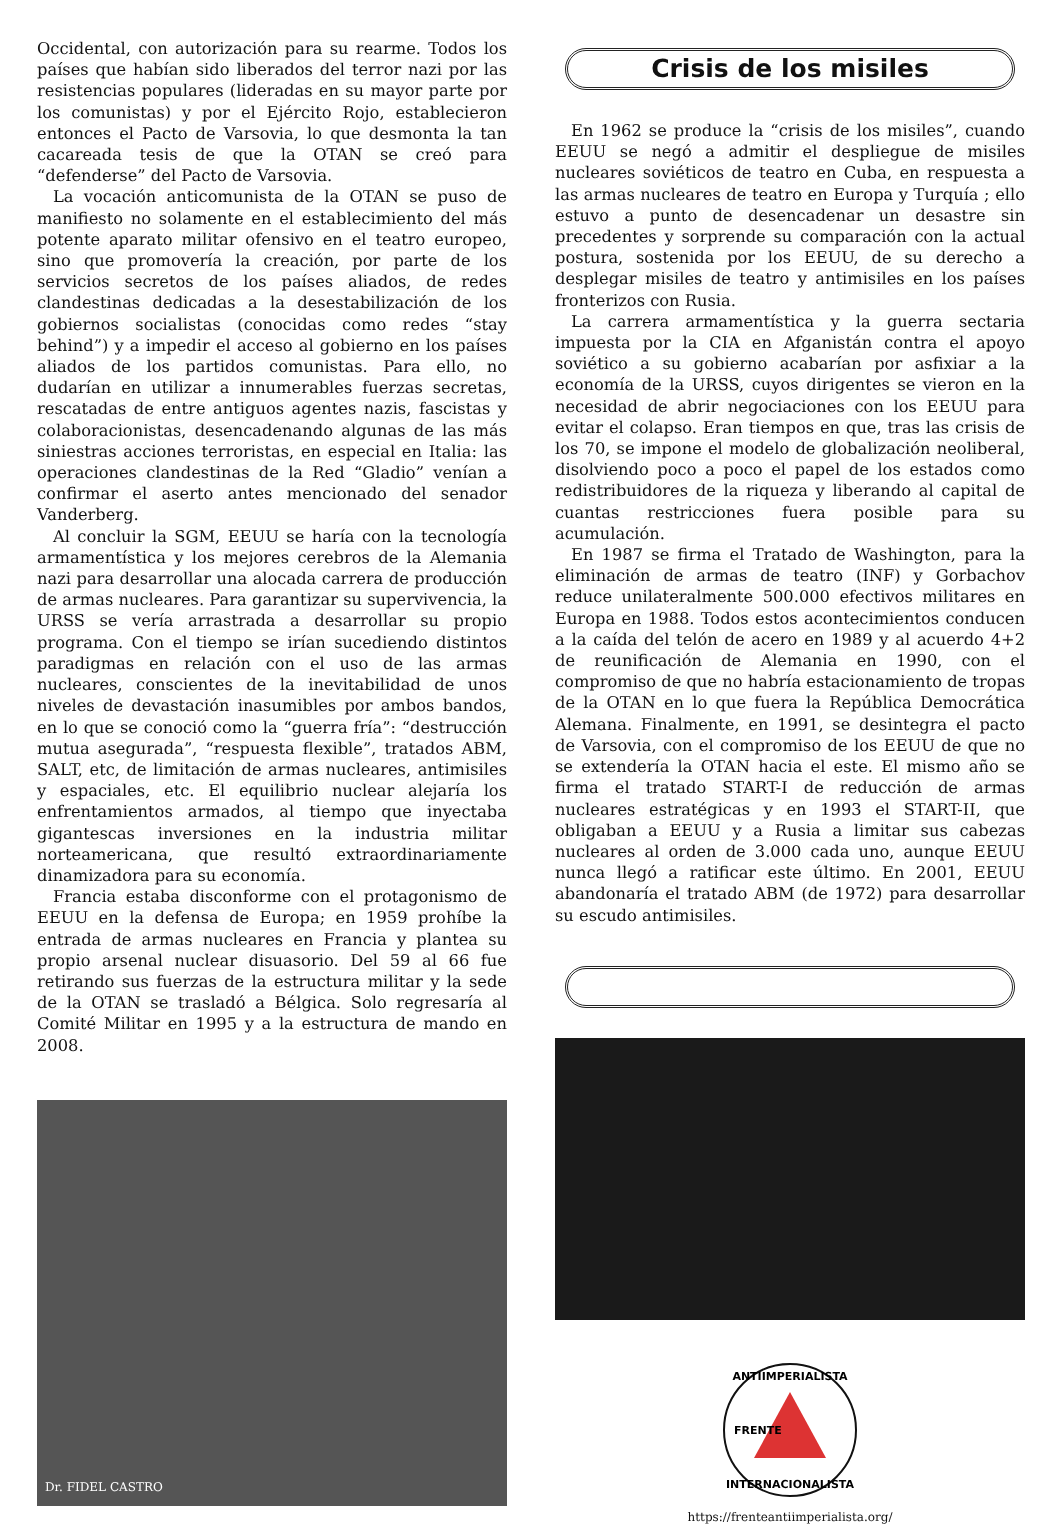Occidental, con autorización para su rearme. Todos los países que habían sido liberados del terror nazi por las resistencias populares (lideradas en su mayor parte por los comunistas) y por el Ejército Rojo, establecieron entonces el Pacto de Varsovia, lo que desmonta la tan cacareada tesis de que la OTAN se creó para “defenderse” del Pacto de Varsovia.
La vocación anticomunista de la OTAN se puso de manifiesto no solamente en el establecimiento del más potente aparato militar ofensivo en el teatro europeo, sino que promovería la creación, por parte de los servicios secretos de los países aliados, de redes clandestinas dedicadas a la desestabilización de los gobiernos socialistas (conocidas como redes “stay behind”) y a impedir el acceso al gobierno en los países aliados de los partidos comunistas. Para ello, no dudarían en utilizar a innumerables fuerzas secretas, rescatadas de entre antiguos agentes nazis, fascistas y colaboracionistas, desencadenando algunas de las más siniestras acciones terroristas, en especial en Italia: las operaciones clandestinas de la Red “Gladio” venían a confirmar el aserto antes mencionado del senador Vanderberg.
Al concluir la SGM, EEUU se haría con la tecnología armamentística y los mejores cerebros de la Alemania nazi para desarrollar una alocada carrera de producción de armas nucleares. Para garantizar su supervivencia, la URSS se vería arrastrada a desarrollar su propio programa. Con el tiempo se irían sucediendo distintos paradigmas en relación con el uso de las armas nucleares, conscientes de la inevitabilidad de unos niveles de devastación inasumibles por ambos bandos, en lo que se conoció como la “guerra fría”: “destrucción mutua asegurada”, “respuesta flexible”, tratados ABM, SALT, etc, de limitación de armas nucleares, antimisiles y espaciales, etc. El equilibrio nuclear alejaría los enfrentamientos armados, al tiempo que inyectaba gigantescas inversiones en la industria militar norteamericana, que resultó extraordinariamente dinamizadora para su economía.
Francia estaba disconforme con el protagonismo de EEUU en la defensa de Europa; en 1959 prohíbe la entrada de armas nucleares en Francia y plantea su propio arsenal nuclear disuasorio. Del 59 al 66 fue retirando sus fuerzas de la estructura militar y la sede de la OTAN se trasladó a Bélgica. Solo regresaría al Comité Militar en 1995 y a la estructura de mando en 2008.
Dr. FIDEL CASTRO
Crisis de los misiles
En 1962 se produce la “crisis de los misiles”, cuando EEUU se negó a admitir el despliegue de misiles nucleares soviéticos de teatro en Cuba, en respuesta a las armas nucleares de teatro en Europa y Turquía ; ello estuvo a punto de desencadenar un desastre sin precedentes y sorprende su comparación con la actual postura, sostenida por los EEUU, de su derecho a desplegar misiles de teatro y antimisiles en los países fronterizos con Rusia.
La carrera armamentística y la guerra sectaria impuesta por la CIA en Afganistán contra el apoyo soviético a su gobierno acabarían por asfixiar a la economía de la URSS, cuyos dirigentes se vieron en la necesidad de abrir negociaciones con los EEUU para evitar el colapso. Eran tiempos en que, tras las crisis de los 70, se impone el modelo de globalización neoliberal, disolviendo poco a poco el papel de los estados como redistribuidores de la riqueza y liberando al capital de cuantas restricciones fuera posible para su acumulación.
En 1987 se firma el Tratado de Washington, para la eliminación de armas de teatro (INF) y Gorbachov reduce unilateralmente 500.000 efectivos militares en Europa en 1988. Todos estos acontecimientos conducen a la caída del telón de acero en 1989 y al acuerdo 4+2 de reunificación de Alemania en 1990, con el compromiso de que no habría estacionamiento de tropas de la OTAN en lo que fuera la República Democrática Alemana. Finalmente, en 1991, se desintegra el pacto de Varsovia, con el compromiso de los EEUU de que no se extendería la OTAN hacia el este. El mismo año se firma el tratado START-I de reducción de armas nucleares estratégicas y en 1993 el START-II, que obligaban a EEUU y a Rusia a limitar sus cabezas nucleares al orden de 3.000 cada uno, aunque EEUU nunca llegó a ratificar este último. En 2001, EEUU abandonaría el tratado ABM (de 1972) para desarrollar su escudo antimisiles.
ANTIIMPERIALISTA
INTERNACIONALISTA
FRENTE
https://frenteantiimperialista.org/